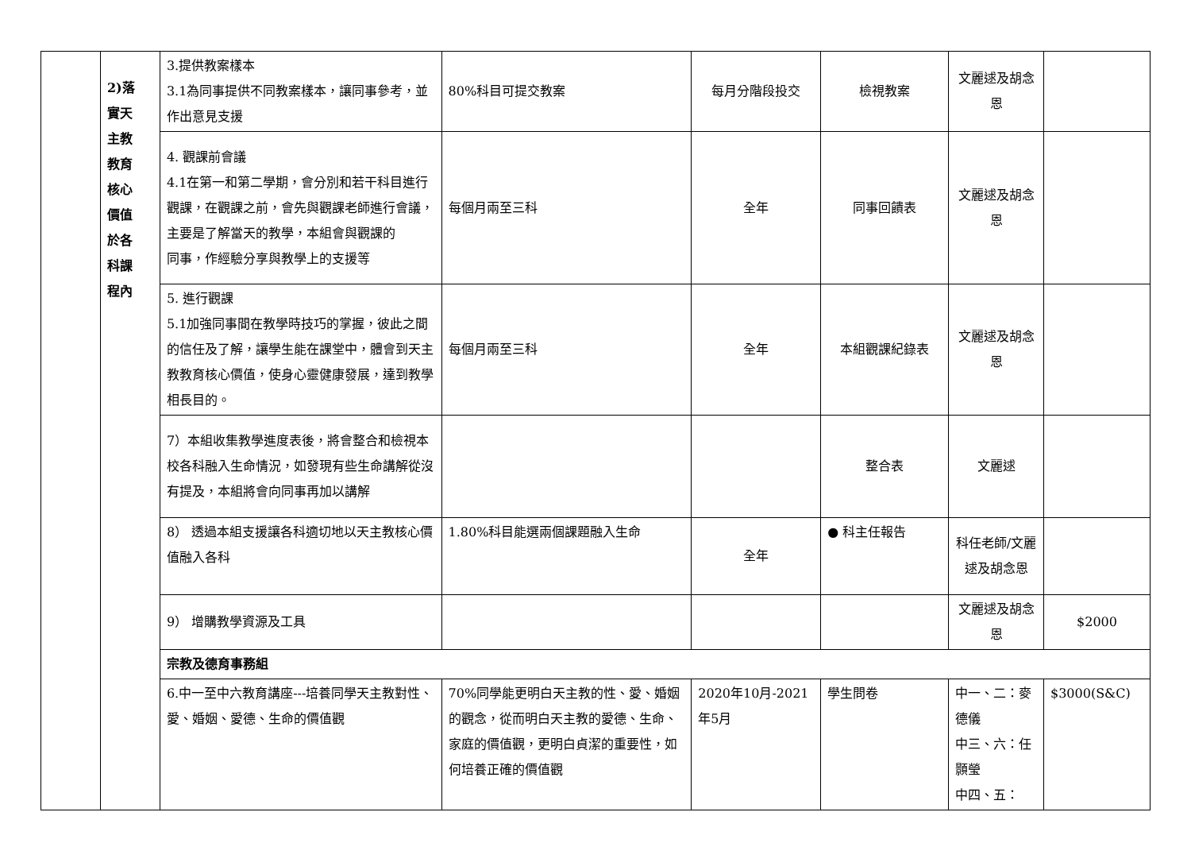| | 2)落 實天 主教 教育 核心 價值 於各 科課 程內 | 3.提供教案樣本 3.1為同事提供不同教案樣本，讓同事參考，並作出意見支援 | 80%科目可提交教案 | 每月分階段投交 | 檢視教案 | 文麗逑及胡念恩 | |
| | | 4. 觀課前會議 4.1在第一和第二學期，會分別和若干科目進行觀課，在觀課之前，會先與觀課老師進行會議，主要是了解當天的教學，本組會與觀課的 同事，作經驗分享與教學上的支援等 | 每個月兩至三科 | 全年 | 同事回饋表 | 文麗逑及胡念恩 | |
| | | 5. 進行觀課 5.1加強同事間在教學時技巧的掌握，彼此之間的信任及了解，讓學生能在課堂中，體會到天主教教育核心價值，使身心靈健康發展，達到教學相長目的。 | 每個月兩至三科 | 全年 | 本組觀課紀錄表 | 文麗逑及胡念恩 | |
| | | 7）本組收集教學進度表後，將會整合和檢視本校各科融入生命情況，如發現有些生命講解從沒有提及，本組將會向同事再加以講解 | | | 整合表 | 文麗逑 | |
| | | 8） 透過本組支援讓各科適切地以天主教核心價值融入各科 | 1.80%科目能選兩個課題融入生命 | 全年 | ● 科主任報告 | 科任老師/文麗逑及胡念恩 | |
| | | 9） 增購教學資源及工具 | | | | 文麗逑及胡念恩 | $2000 |
| | | 宗教及德育事務組 | | | | | |
| | | 6.中一至中六教育講座---培養同學天主教對性、愛、婚姻、愛德、生命的價值觀 | 70%同學能更明白天主教的性、愛、婚姻的觀念，從而明白天主教的愛德、生命、家庭的價值觀，更明白貞潔的重要性，如何培養正確的價值觀 | 2020年10月-2021年5月 | 學生問卷 | 中一、二：麥德儀 中三、六：任顥瑩 中四、五： | $3000(S&C) |